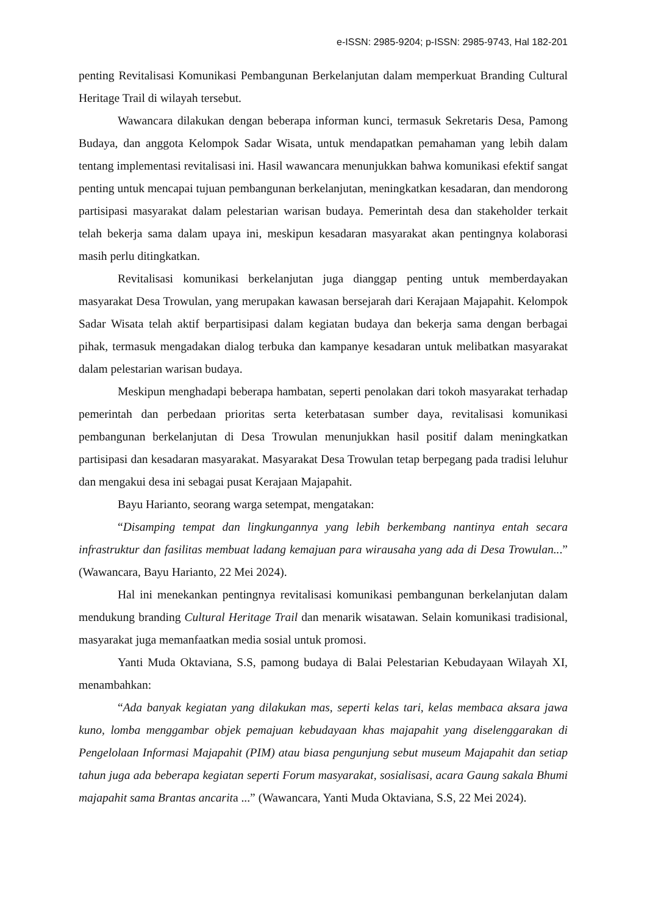e-ISSN: 2985-9204; p-ISSN: 2985-9743, Hal 182-201
penting Revitalisasi Komunikasi Pembangunan Berkelanjutan dalam memperkuat Branding Cultural Heritage Trail di wilayah tersebut.
Wawancara dilakukan dengan beberapa informan kunci, termasuk Sekretaris Desa, Pamong Budaya, dan anggota Kelompok Sadar Wisata, untuk mendapatkan pemahaman yang lebih dalam tentang implementasi revitalisasi ini. Hasil wawancara menunjukkan bahwa komunikasi efektif sangat penting untuk mencapai tujuan pembangunan berkelanjutan, meningkatkan kesadaran, dan mendorong partisipasi masyarakat dalam pelestarian warisan budaya. Pemerintah desa dan stakeholder terkait telah bekerja sama dalam upaya ini, meskipun kesadaran masyarakat akan pentingnya kolaborasi masih perlu ditingkatkan.
Revitalisasi komunikasi berkelanjutan juga dianggap penting untuk memberdayakan masyarakat Desa Trowulan, yang merupakan kawasan bersejarah dari Kerajaan Majapahit. Kelompok Sadar Wisata telah aktif berpartisipasi dalam kegiatan budaya dan bekerja sama dengan berbagai pihak, termasuk mengadakan dialog terbuka dan kampanye kesadaran untuk melibatkan masyarakat dalam pelestarian warisan budaya.
Meskipun menghadapi beberapa hambatan, seperti penolakan dari tokoh masyarakat terhadap pemerintah dan perbedaan prioritas serta keterbatasan sumber daya, revitalisasi komunikasi pembangunan berkelanjutan di Desa Trowulan menunjukkan hasil positif dalam meningkatkan partisipasi dan kesadaran masyarakat. Masyarakat Desa Trowulan tetap berpegang pada tradisi leluhur dan mengakui desa ini sebagai pusat Kerajaan Majapahit.
Bayu Harianto, seorang warga setempat, mengatakan:
“Disamping tempat dan lingkungannya yang lebih berkembang nantinya entah secara infrastruktur dan fasilitas membuat ladang kemajuan para wirausaha yang ada di Desa Trowulan...” (Wawancara, Bayu Harianto, 22 Mei 2024).
Hal ini menekankan pentingnya revitalisasi komunikasi pembangunan berkelanjutan dalam mendukung branding Cultural Heritage Trail dan menarik wisatawan. Selain komunikasi tradisional, masyarakat juga memanfaatkan media sosial untuk promosi.
Yanti Muda Oktaviana, S.S, pamong budaya di Balai Pelestarian Kebudayaan Wilayah XI, menambahkan:
“Ada banyak kegiatan yang dilakukan mas, seperti kelas tari, kelas membaca aksara jawa kuno, lomba menggambar objek pemajuan kebudayaan khas majapahit yang diselenggarakan di Pengelolaan Informasi Majapahit (PIM) atau biasa pengunjung sebut museum Majapahit dan setiap tahun juga ada beberapa kegiatan seperti Forum masyarakat, sosialisasi, acara Gaung sakala Bhumi majapahit sama Brantas ancarita ...” (Wawancara, Yanti Muda Oktaviana, S.S, 22 Mei 2024).